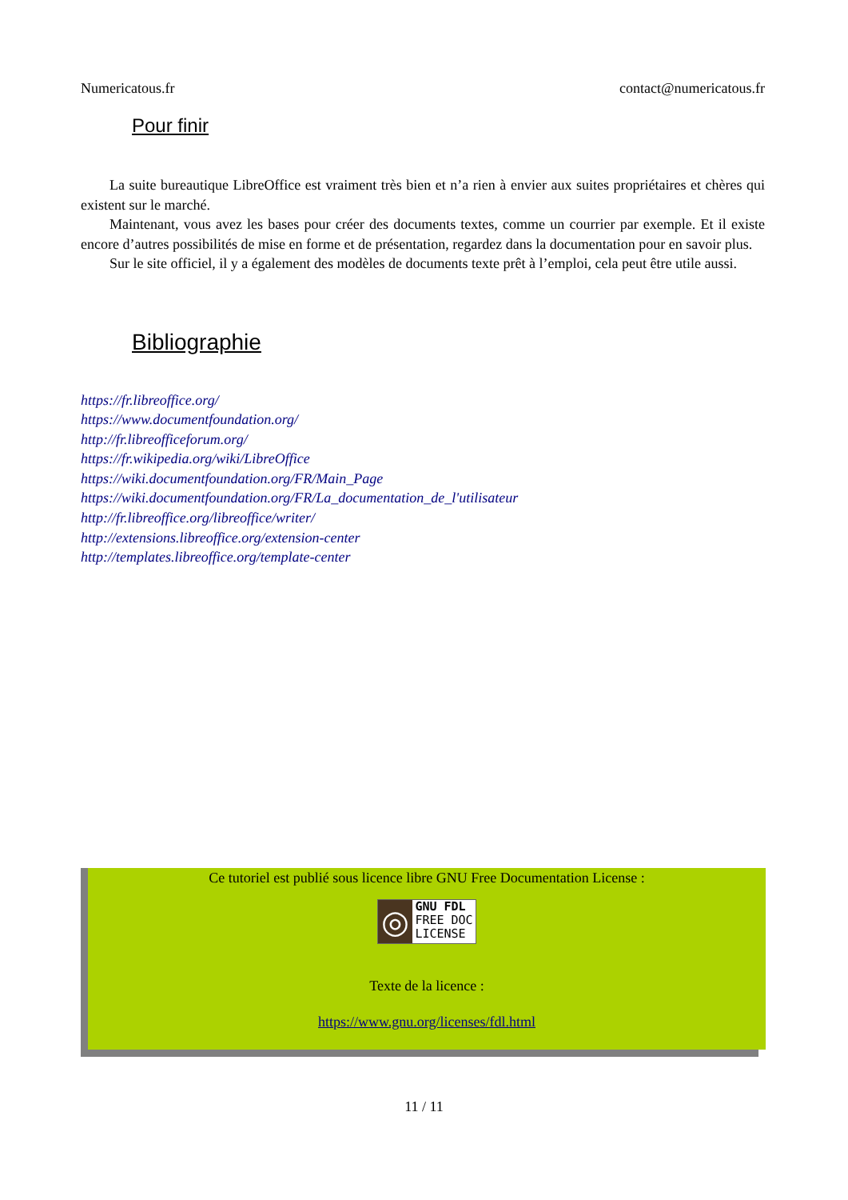Numericatous.fr contact@numericatous.fr
Pour finir
La suite bureautique LibreOffice est vraiment très bien et n’a rien à envier aux suites propriétaires et chères qui existent sur le marché.
Maintenant, vous avez les bases pour créer des documents textes, comme un courrier par exemple. Et il existe encore d’autres possibilités de mise en forme et de présentation, regardez dans la documentation pour en savoir plus.
Sur le site officiel, il y a également des modèles de documents texte prêt à l’emploi, cela peut être utile aussi.
Bibliographie
https://fr.libreoffice.org/
https://www.documentfoundation.org/
http://fr.libreofficeforum.org/
https://fr.wikipedia.org/wiki/LibreOffice
https://wiki.documentfoundation.org/FR/Main_Page
https://wiki.documentfoundation.org/FR/La_documentation_de_l'utilisateur
http://fr.libreoffice.org/libreoffice/writer/
http://extensions.libreoffice.org/extension-center
http://templates.libreoffice.org/template-center
Ce tutoriel est publié sous licence libre GNU Free Documentation License :
◎
GNU FDL
FREE DOC
LICENSE
Texte de la licence :
https://www.gnu.org/licenses/fdl.html
11 / 11